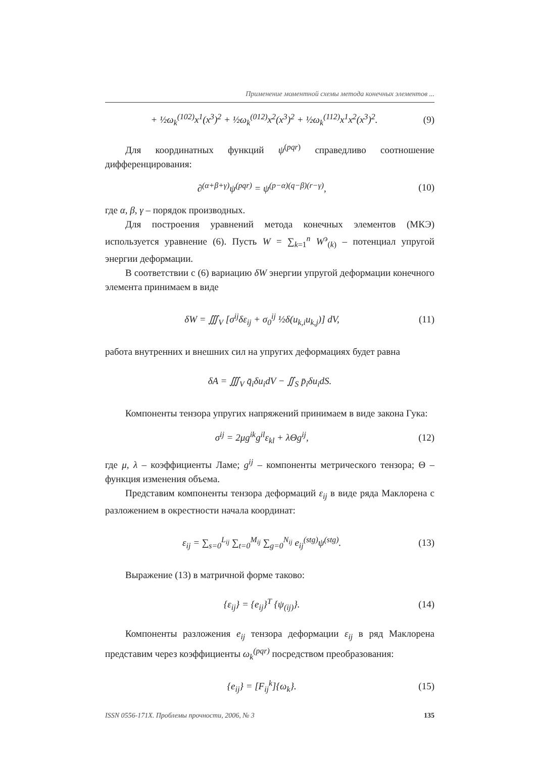Применение моментной схемы метода конечных элементов ...
+ ½ω<sub>k</sub><sup>(102)</sup>x<sup>1</sup>(x<sup>3</sup>)<sup>2</sup> + ½ω<sub>k</sub><sup>(012)</sup>x<sup>2</sup>(x<sup>3</sup>)<sup>2</sup> + ½ω<sub>k</sub><sup>(112)</sup>x<sup>1</sup>x<sup>2</sup>(x<sup>3</sup>)<sup>2</sup>. (9)
Для координатных функций ψ<sup>(pqr)</sup> справедливо соотношение дифференцирования:
∂<sup>(α+β+γ)</sup>ψ<sup>(pqr)</sup> = ψ<sup>(p−α)(q−β)(r−γ)</sup>, (10)
где α, β, γ – порядок производных.
Для построения уравнений метода конечных элементов (МКЭ) используется уравнение (6). Пусть W = ∑<sub>k=1</sub><sup>n</sup> W<sup>э</sup><sub>(k)</sub> – потенциал упругой энергии деформации.
В соответствии с (6) вариацию δW энергии упругой деформации конечного элемента принимаем в виде
δW = ∭<sub>V</sub> [σ<sup>ij</sup>δε<sub>ij</sub> + σ<sub>0</sub><sup>ij</sup> ½δ(u<sub>k,i</sub>u<sub>k,j</sub>)] dV, (11)
работа внутренних и внешних сил на упругих деформациях будет равна
δA = ∭<sub>V</sub> q̄<sub>i</sub>δu<sub>i</sub>dV − ∬<sub>S</sub> p̄<sub>i</sub>δu<sub>i</sub>dS.
Компоненты тензора упругих напряжений принимаем в виде закона Гука:
σ<sup>ij</sup> = 2μg<sup>ik</sup>g<sup>il</sup>ε<sub>kl</sub> + λΘg<sup>ij</sup>, (12)
где μ, λ – коэффициенты Ламе; g<sup>ij</sup> – компоненты метрического тензора; Θ – функция изменения объема.
Представим компоненты тензора деформаций ε<sub>ij</sub> в виде ряда Маклорена с разложением в окрестности начала координат:
ε<sub>ij</sub> = ∑<sub>s=0</sub><sup>L<sub>ij</sub></sup> ∑<sub>t=0</sub><sup>M<sub>ij</sub></sup> ∑<sub>g=0</sub><sup>N<sub>ij</sub></sup> e<sub>ij</sub><sup>(stg)</sup>ψ<sup>(stg)</sup>. (13)
Выражение (13) в матричной форме таково:
{ε<sub>ij</sub>} = {e<sub>ij</sub>}<sup>T</sup> {ψ<sub>(ij)</sub>}. (14)
Компоненты разложения e<sub>ij</sub> тензора деформации ε<sub>ij</sub> в ряд Маклорена представим через коэффициенты ω<sub>k</sub><sup>(pqr)</sup> посредством преобразования:
{e<sub>ij</sub>} = [F<sub>ij</sub><sup>k</sup>]{ω<sub>k</sub>}. (15)
ISSN 0556-171X. Проблемы прочности, 2006, № 3 135